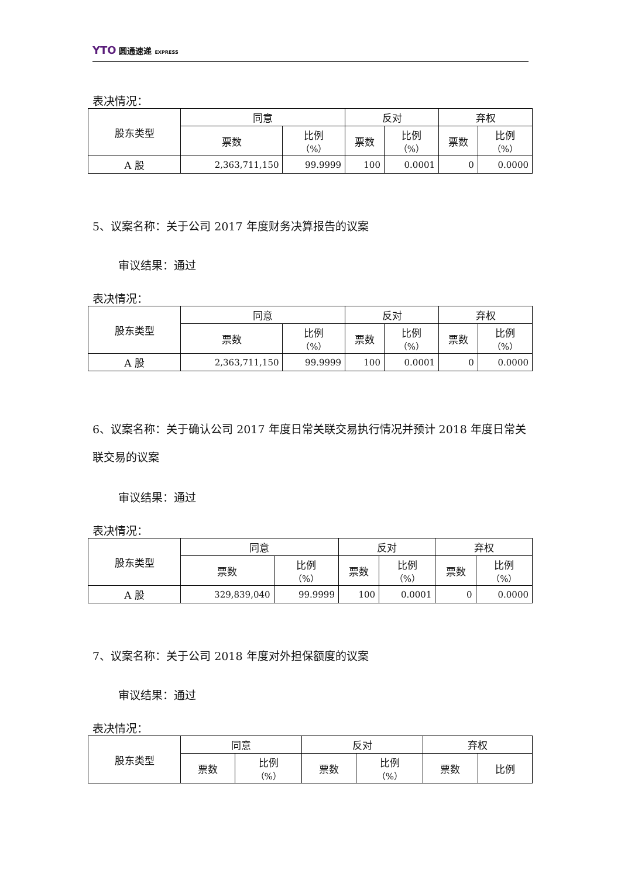YTO 圆通速递 EXPRESS
表决情况：
| 股东类型 | 同意 | | 反对 | | 弃权 | |
| | 票数 | 比例 （%） | 票数 | 比例 （%） | 票数 | 比例 （%） |
| A 股 | 2,363,711,150 | 99.9999 | 100 | 0.0001 | 0 | 0.0000 |
5、议案名称：关于公司 2017 年度财务决算报告的议案
审议结果：通过
表决情况：
| 股东类型 | 同意 | | 反对 | | 弃权 | |
| | 票数 | 比例 （%） | 票数 | 比例 （%） | 票数 | 比例 （%） |
| A 股 | 2,363,711,150 | 99.9999 | 100 | 0.0001 | 0 | 0.0000 |
6、议案名称：关于确认公司 2017 年度日常关联交易执行情况并预计 2018 年度日常关联交易的议案
审议结果：通过
表决情况：
| 股东类型 | 同意 | | 反对 | | 弃权 | |
| | 票数 | 比例 （%） | 票数 | 比例 （%） | 票数 | 比例 （%） |
| A 股 | 329,839,040 | 99.9999 | 100 | 0.0001 | 0 | 0.0000 |
7、议案名称：关于公司 2018 年度对外担保额度的议案
审议结果：通过
表决情况：
| 股东类型 | 同意 | | 反对 | | 弃权 | |
| | 票数 | 比例 （%） | 票数 | 比例 （%） | 票数 | 比例 |